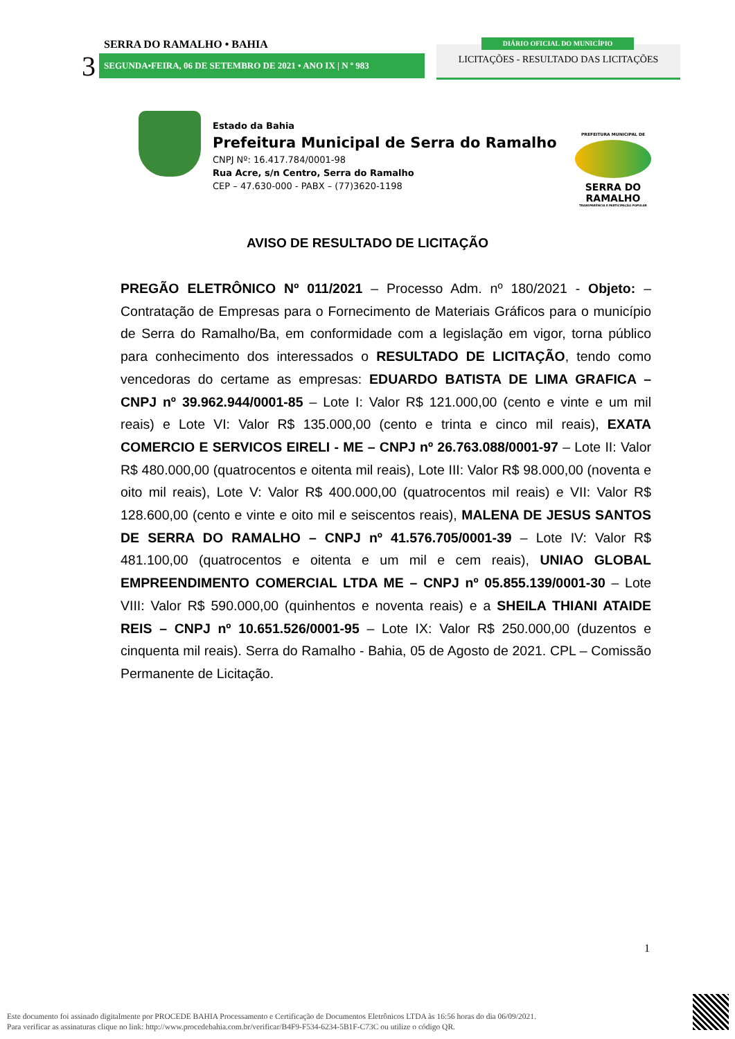SERRA DO RAMALHO • BAHIA
3 SEGUNDA•FEIRA, 06 DE SETEMBRO DE 2021 • ANO IX | N º 983
LICITAÇÕES - RESULTADO DAS LICITAÇÕES
DIÁRIO OFICIAL DO MUNICÍPIO
Estado da Bahia
Prefeitura Municipal de Serra do Ramalho
CNPJ Nº: 16.417.784/0001-98
Rua Acre, s/n Centro, Serra do Ramalho
CEP – 47.630-000 - PABX – (77)3620-1198
PREFEITURA MUNICIPAL DE
SERRA DO RAMALHO
TRANSPARÊNCIA E PARTICIPAÇÃO POPULAR
AVISO DE RESULTADO DE LICITAÇÃO
PREGÃO ELETRÔNICO Nº 011/2021 – Processo Adm. nº 180/2021 - Objeto: – Contratação de Empresas para o Fornecimento de Materiais Gráficos para o município de Serra do Ramalho/Ba, em conformidade com a legislação em vigor, torna público para conhecimento dos interessados o RESULTADO DE LICITAÇÃO, tendo como vencedoras do certame as empresas: EDUARDO BATISTA DE LIMA GRAFICA – CNPJ nº 39.962.944/0001-85 – Lote I: Valor R$ 121.000,00 (cento e vinte e um mil reais) e Lote VI: Valor R$ 135.000,00 (cento e trinta e cinco mil reais), EXATA COMERCIO E SERVICOS EIRELI - ME – CNPJ nº 26.763.088/0001-97 – Lote II: Valor R$ 480.000,00 (quatrocentos e oitenta mil reais), Lote III: Valor R$ 98.000,00 (noventa e oito mil reais), Lote V: Valor R$ 400.000,00 (quatrocentos mil reais) e VII: Valor R$ 128.600,00 (cento e vinte e oito mil e seiscentos reais), MALENA DE JESUS SANTOS DE SERRA DO RAMALHO – CNPJ nº 41.576.705/0001-39 – Lote IV: Valor R$ 481.100,00 (quatrocentos e oitenta e um mil e cem reais), UNIAO GLOBAL EMPREENDIMENTO COMERCIAL LTDA ME – CNPJ nº 05.855.139/0001-30 – Lote VIII: Valor R$ 590.000,00 (quinhentos e noventa reais) e a SHEILA THIANI ATAIDE REIS – CNPJ nº 10.651.526/0001-95 – Lote IX: Valor R$ 250.000,00 (duzentos e cinquenta mil reais). Serra do Ramalho - Bahia, 05 de Agosto de 2021. CPL – Comissão Permanente de Licitação.
1
Este documento foi assinado digitalmente por PROCEDE BAHIA Processamento e Certificação de Documentos Eletrônicos LTDA às 16:56 horas do dia 06/09/2021.
Para verificar as assinaturas clique no link: http://www.procedebahia.com.br/verificar/B4F9-F534-6234-5B1F-C73C ou utilize o código QR.